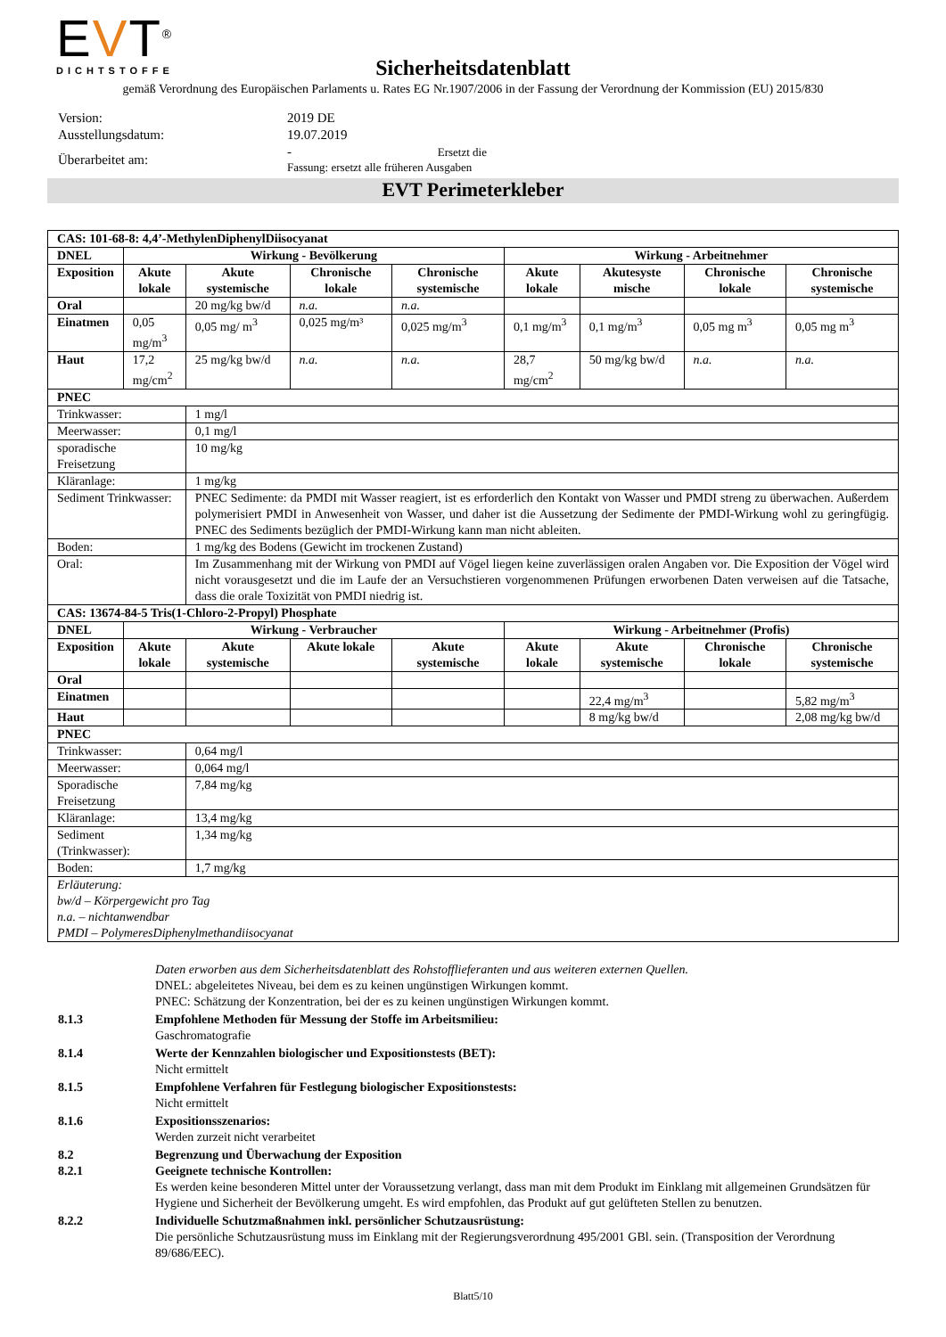EVT<sup>®</sup>
DICHTSTOFFE
Sicherheitsdatenblatt
gemäß Verordnung des Europäischen Parlaments u. Rates EG Nr.1907/2006 in der Fassung der Verordnung der Kommission (EU) 2015/830
| Version: | 2019 DE |
| Ausstellungsdatum: | 19.07.2019 |
| Überarbeitet am: | - Ersetzt die Fassung: ersetzt alle früheren Ausgaben |
EVT Perimeterkleber
| CAS: 101-68-8: 4,4’-MethylenDiphenylDiisocyanat | | | | | | | | |
| --- | --- | --- | --- | --- | --- | --- | --- | --- |
| DNEL | Wirkung - Bevölkerung | | | | Wirkung - Arbeitnehmer | | | |
| Exposition | Akute lokale | Akute systemische | Chronische lokale | Chronische systemische | Akute lokale | Akutesyste mische | Chronische lokale | Chronische systemische |
| Oral | | 20 mg/kg bw/d | n.a. | n.a. | | | | |
| Einatmen | 0,05 mg/m<sup>3</sup> | 0,05 mg/ m<sup>3</sup> | 0,025 mg/m³ | 0,025 mg/m<sup>3</sup> | 0,1 mg/m<sup>3</sup> | 0,1 mg/m<sup>3</sup> | 0,05 mg m<sup>3</sup> | 0,05 mg m<sup>3</sup> |
| Haut | 17,2 mg/cm<sup>2</sup> | 25 mg/kg bw/d | n.a. | n.a. | 28,7 mg/cm<sup>2</sup> | 50 mg/kg bw/d | n.a. | n.a. |
| PNEC | | | | | | | | |
| Trinkwasser: | | 1 mg/l | | | | | | |
| Meerwasser: | | 0,1 mg/l | | | | | | |
| sporadische Freisetzung | | 10 mg/kg | | | | | | |
| Kläranlage: | | 1 mg/kg | | | | | | |
| Sediment Trinkwasser: | | PNEC Sedimente: da PMDI mit Wasser reagiert, ist es erforderlich den Kontakt von Wasser und PMDI streng zu überwachen. Außerdem polymerisiert PMDI in Anwesenheit von Wasser, und daher ist die Aussetzung der Sedimente der PMDI-Wirkung wohl zu geringfügig. PNEC des Sediments bezüglich der PMDI-Wirkung kann man nicht ableiten. | | | | | | |
| Boden: | | 1 mg/kg des Bodens (Gewicht im trockenen Zustand) | | | | | | |
| Oral: | | Im Zusammenhang mit der Wirkung von PMDI auf Vögel liegen keine zuverlässigen oralen Angaben vor. Die Exposition der Vögel wird nicht vorausgesetzt und die im Laufe der an Versuchstieren vorgenommenen Prüfungen erworbenen Daten verweisen auf die Tatsache, dass die orale Toxizität von PMDI niedrig ist. | | | | | | |
| CAS: 13674-84-5 Tris(1-Chloro-2-Propyl) Phosphate | | | | | | | | |
| DNEL | Wirkung - Verbraucher | | | | Wirkung - Arbeitnehmer (Profis) | | | |
| Exposition | Akute lokale | Akute systemische | Akute lokale | Akute systemische | Akute lokale | Akute systemische | Chronische lokale | Chronische systemische |
| Oral | | | | | | | | |
| Einatmen | | | | | | 22,4 mg/m<sup>3</sup> | | 5,82 mg/m<sup>3</sup> |
| Haut | | | | | | 8 mg/kg bw/d | | 2,08 mg/kg bw/d |
| PNEC | | | | | | | | |
| Trinkwasser: | | 0,64 mg/l | | | | | | |
| Meerwasser: | | 0,064 mg/l | | | | | | |
| Sporadische Freisetzung | | 7,84 mg/kg | | | | | | |
| Kläranlage: | | 13,4 mg/kg | | | | | | |
| Sediment (Trinkwasser): | | 1,34 mg/kg | | | | | | |
| Boden: | | 1,7 mg/kg | | | | | | |
| Erläuterung: bw/d – Körpergewicht pro Tag n.a. – nichtanwendbar PMDI – PolymeresDiphenylmethandiisocyanat | | | | | | | | |
| | Daten erworben aus dem Sicherheitsdatenblatt des Rohstofflieferanten und aus weiteren externen Quellen. DNEL: abgeleitetes Niveau, bei dem es zu keinen ungünstigen Wirkungen kommt. PNEC: Schätzung der Konzentration, bei der es zu keinen ungünstigen Wirkungen kommt. |
| 8.1.3 | Empfohlene Methoden für Messung der Stoffe im Arbeitsmilieu: Gaschromatografie |
| 8.1.4 | Werte der Kennzahlen biologischer und Expositionstests (BET): Nicht ermittelt |
| 8.1.5 | Empfohlene Verfahren für Festlegung biologischer Expositionstests: Nicht ermittelt |
| 8.1.6 | Expositionsszenarios: Werden zurzeit nicht verarbeitet |
| 8.2 8.2.1 | Begrenzung und Überwachung der Exposition Geeignete technische Kontrollen: Es werden keine besonderen Mittel unter der Voraussetzung verlangt, dass man mit dem Produkt im Einklang mit allgemeinen Grundsätzen für Hygiene und Sicherheit der Bevölkerung umgeht. Es wird empfohlen, das Produkt auf gut gelüfteten Stellen zu benutzen. |
| 8.2.2 | Individuelle Schutzmaßnahmen inkl. persönlicher Schutzausrüstung: Die persönliche Schutzausrüstung muss im Einklang mit der Regierungsverordnung 495/2001 GBl. sein. (Transposition der Verordnung 89/686/EEC). |
Blatt5/10